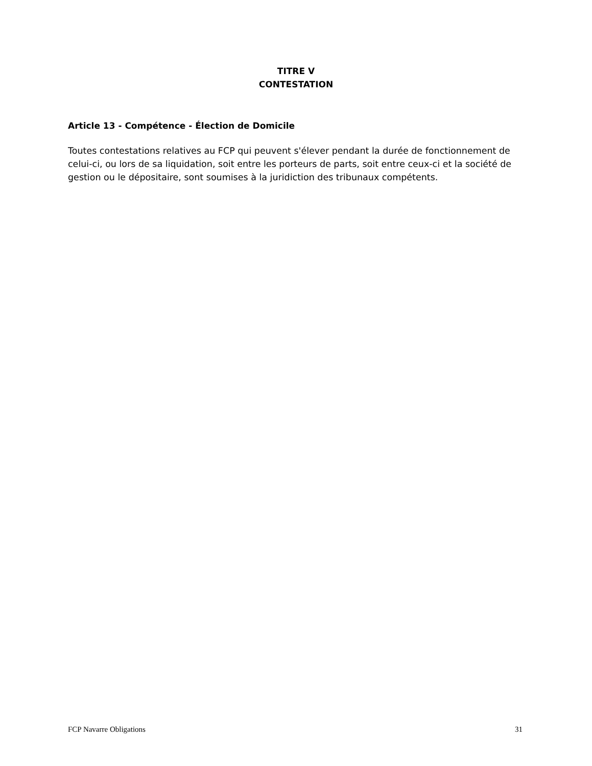TITRE V
CONTESTATION
Article 13 - Compétence - Élection de Domicile
Toutes contestations relatives au FCP qui peuvent s'élever pendant la durée de fonctionnement de celui-ci, ou lors de sa liquidation, soit entre les porteurs de parts, soit entre ceux-ci et la société de gestion ou le dépositaire, sont soumises à la juridiction des tribunaux compétents.
FCP Navarre Obligations 31